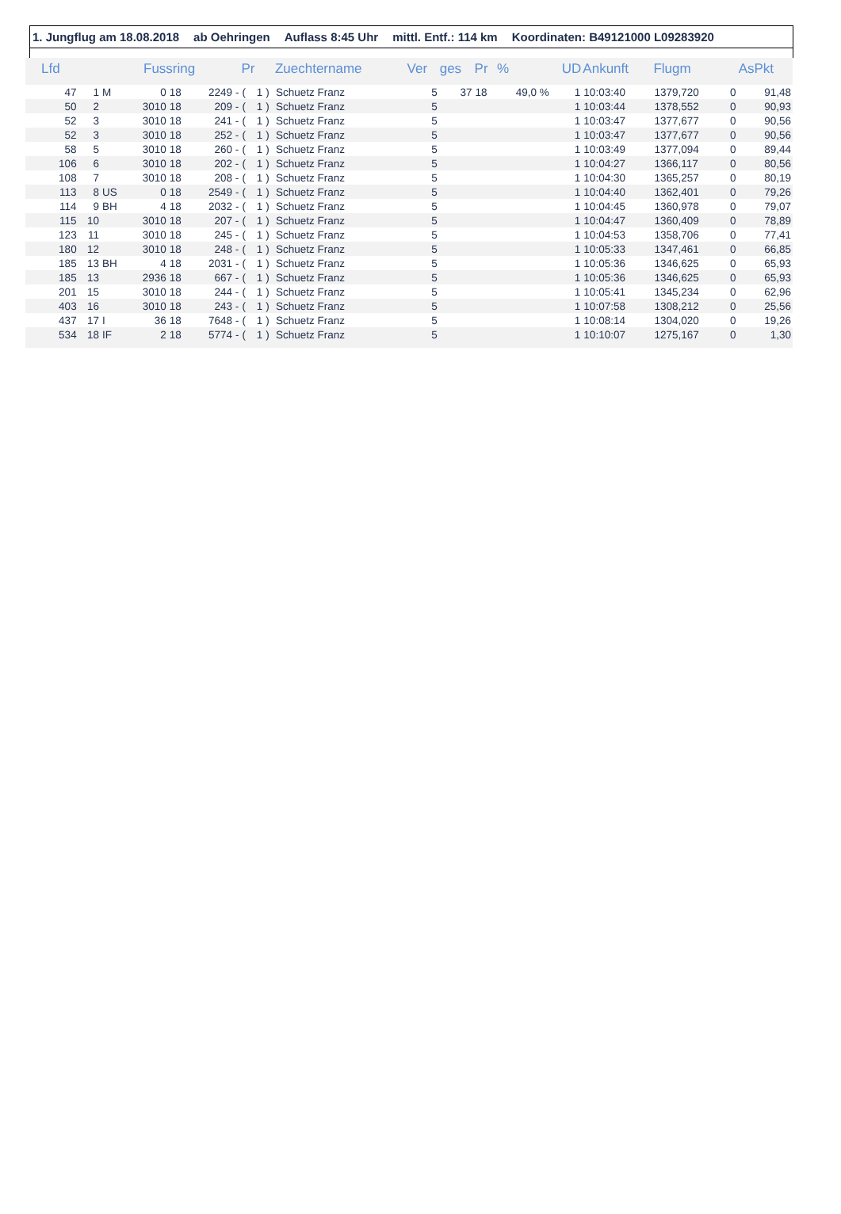1. Jungflug am 18.08.2018 ab Oehringen Auflass 8:45 Uhr mittl. Entf.: 114 km Koordinaten: B49121000 L09283920
| Lfd | | | Fussring | | | Pr | | | Zuechtername | Ver | ges | Pr | % | UD | Ankunft | Flugm | | AsPkt |
| --- | --- | --- | --- | --- | --- | --- | --- | --- | --- | --- | --- | --- | --- | --- | --- | --- | --- | --- |
| 47 | 1 | M | 0 | 18 | 2249 - | ( | 1 | ) | Schuetz Franz | 5 | 37 | 18 | 49,0 % | 1 | 10:03:40 | 1379,720 | 0 | 91,48 |
| 50 | 2 | | 3010 | 18 | 209 - | ( | 1 | ) | Schuetz Franz | 5 | | | | 1 | 10:03:44 | 1378,552 | 0 | 90,93 |
| 52 | 3 | | 3010 | 18 | 241 - | ( | 1 | ) | Schuetz Franz | 5 | | | | 1 | 10:03:47 | 1377,677 | 0 | 90,56 |
| 52 | 3 | | 3010 | 18 | 252 - | ( | 1 | ) | Schuetz Franz | 5 | | | | 1 | 10:03:47 | 1377,677 | 0 | 90,56 |
| 58 | 5 | | 3010 | 18 | 260 - | ( | 1 | ) | Schuetz Franz | 5 | | | | 1 | 10:03:49 | 1377,094 | 0 | 89,44 |
| 106 | 6 | | 3010 | 18 | 202 - | ( | 1 | ) | Schuetz Franz | 5 | | | | 1 | 10:04:27 | 1366,117 | 0 | 80,56 |
| 108 | 7 | | 3010 | 18 | 208 - | ( | 1 | ) | Schuetz Franz | 5 | | | | 1 | 10:04:30 | 1365,257 | 0 | 80,19 |
| 113 | 8 | US | 0 | 18 | 2549 - | ( | 1 | ) | Schuetz Franz | 5 | | | | 1 | 10:04:40 | 1362,401 | 0 | 79,26 |
| 114 | 9 | BH | 4 | 18 | 2032 - | ( | 1 | ) | Schuetz Franz | 5 | | | | 1 | 10:04:45 | 1360,978 | 0 | 79,07 |
| 115 | 10 | | 3010 | 18 | 207 - | ( | 1 | ) | Schuetz Franz | 5 | | | | 1 | 10:04:47 | 1360,409 | 0 | 78,89 |
| 123 | 11 | | 3010 | 18 | 245 - | ( | 1 | ) | Schuetz Franz | 5 | | | | 1 | 10:04:53 | 1358,706 | 0 | 77,41 |
| 180 | 12 | | 3010 | 18 | 248 - | ( | 1 | ) | Schuetz Franz | 5 | | | | 1 | 10:05:33 | 1347,461 | 0 | 66,85 |
| 185 | 13 | BH | 4 | 18 | 2031 - | ( | 1 | ) | Schuetz Franz | 5 | | | | 1 | 10:05:36 | 1346,625 | 0 | 65,93 |
| 185 | 13 | | 2936 | 18 | 667 - | ( | 1 | ) | Schuetz Franz | 5 | | | | 1 | 10:05:36 | 1346,625 | 0 | 65,93 |
| 201 | 15 | | 3010 | 18 | 244 - | ( | 1 | ) | Schuetz Franz | 5 | | | | 1 | 10:05:41 | 1345,234 | 0 | 62,96 |
| 403 | 16 | | 3010 | 18 | 243 - | ( | 1 | ) | Schuetz Franz | 5 | | | | 1 | 10:07:58 | 1308,212 | 0 | 25,56 |
| 437 | 17 | I | 36 | 18 | 7648 - | ( | 1 | ) | Schuetz Franz | 5 | | | | 1 | 10:08:14 | 1304,020 | 0 | 19,26 |
| 534 | 18 | IF | 2 | 18 | 5774 - | ( | 1 | ) | Schuetz Franz | 5 | | | | 1 | 10:10:07 | 1275,167 | 0 | 1,30 |